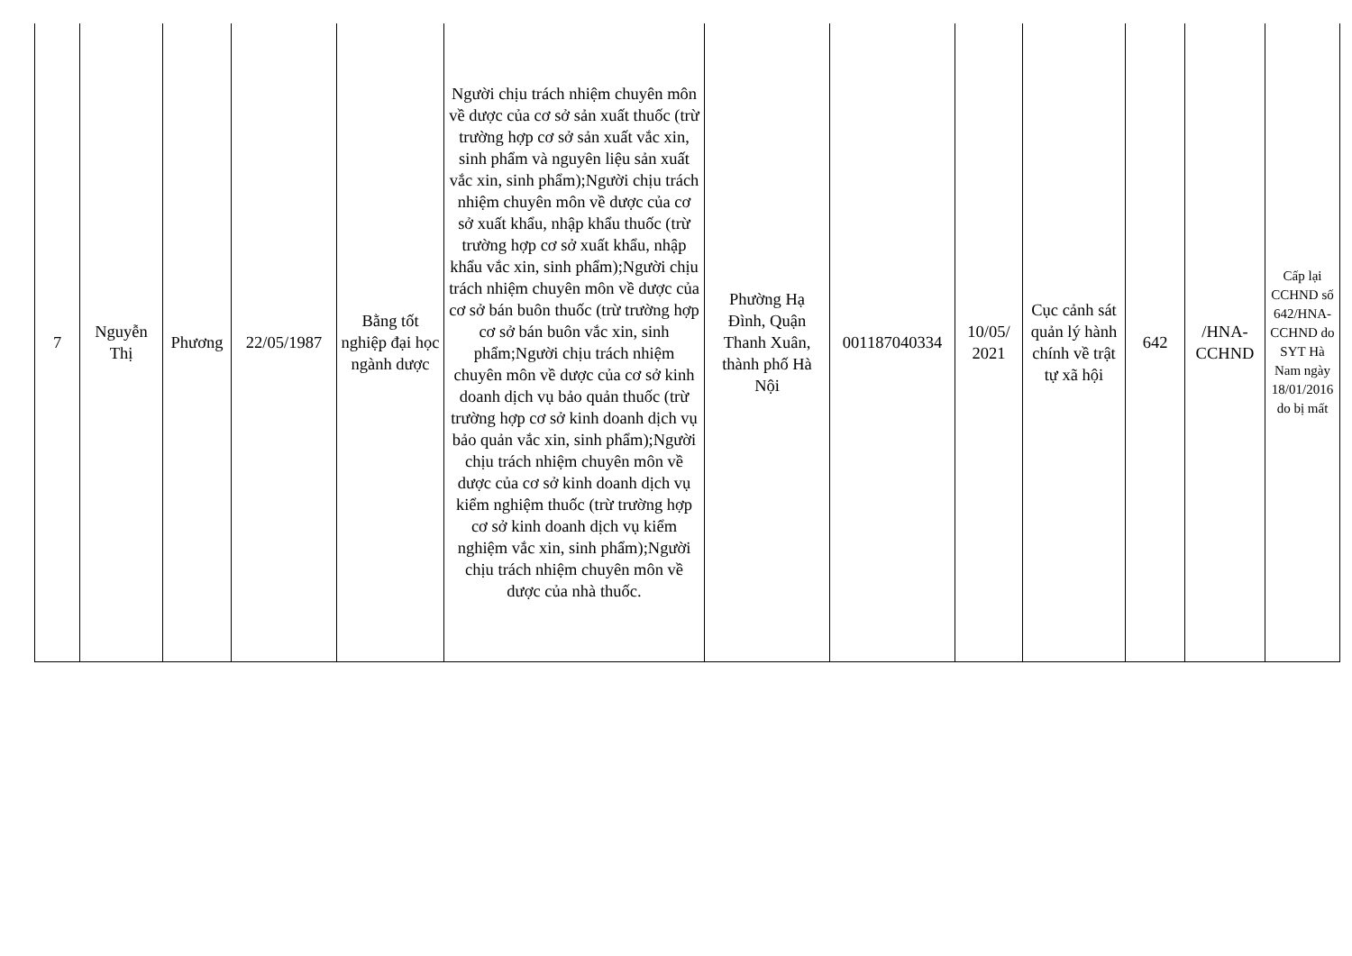| 7 | Nguyễn Thị | Phương | 22/05/1987 | Bằng tốt nghiệp đại học ngành dược | Người chịu trách nhiệm chuyên môn về dược của cơ sở sản xuất thuốc (trừ trường hợp cơ sở sản xuất vắc xin, sinh phẩm và nguyên liệu sản xuất vắc xin, sinh phẩm);Người chịu trách nhiệm chuyên môn về dược của cơ sở xuất khẩu, nhập khẩu thuốc (trừ trường hợp cơ sở xuất khẩu, nhập khẩu vắc xin, sinh phẩm);Người chịu trách nhiệm chuyên môn về dược của cơ sở bán buôn thuốc (trừ trường hợp cơ sở bán buôn vắc xin, sinh phẩm;Người chịu trách nhiệm chuyên môn về dược của cơ sở kinh doanh dịch vụ bảo quản thuốc (trừ trường hợp cơ sở kinh doanh dịch vụ bảo quản vắc xin, sinh phẩm);Người chịu trách nhiệm chuyên môn về dược của cơ sở kinh doanh dịch vụ kiểm nghiệm thuốc (trừ trường hợp cơ sở kinh doanh dịch vụ kiểm nghiệm vắc xin, sinh phẩm);Người chịu trách nhiệm chuyên môn về dược của nhà thuốc. | Phường Hạ Đình, Quận Thanh Xuân, thành phố Hà Nội | 001187040334 | 10/05/ 2021 | Cục cảnh sát quản lý hành chính về trật tự xã hội | 642 | /HNA-CCHND | Cấp lại CCHND số 642/HNA-CCHND do SYT Hà Nam ngày 18/01/2016 do bị mất |